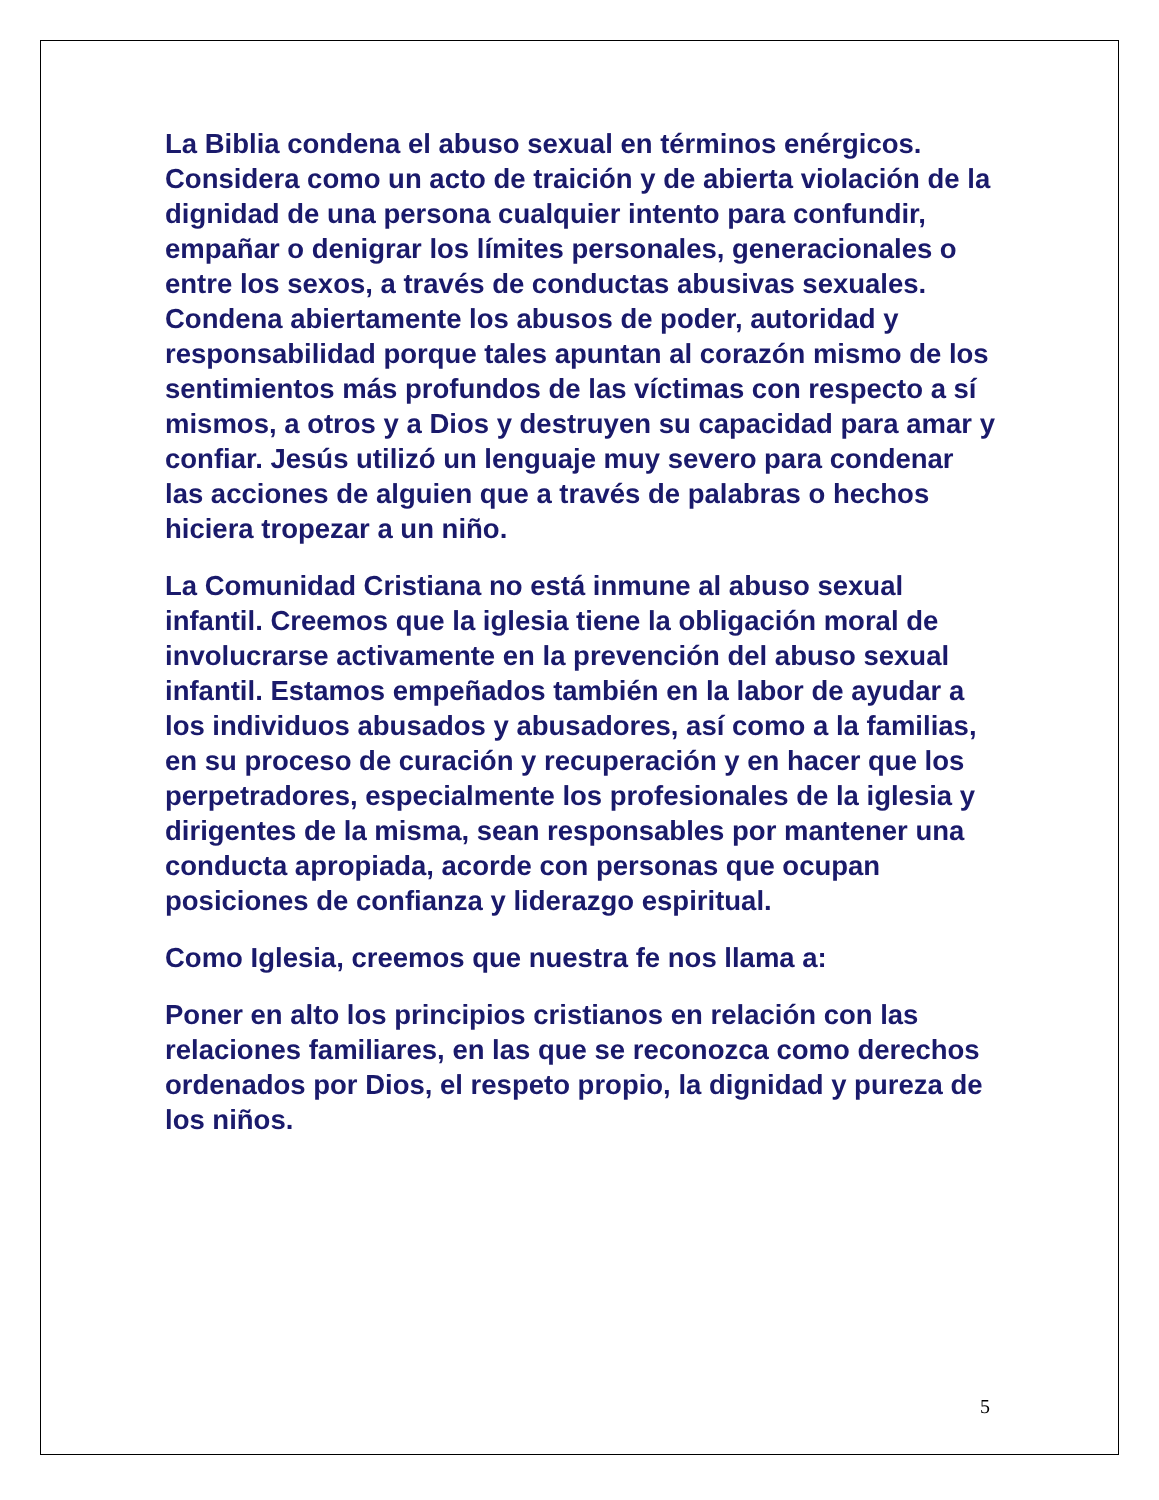La Biblia condena el abuso sexual en términos enérgicos. Considera como un acto de traición y de abierta violación de la dignidad de una persona cualquier intento para confundir, empañar o denigrar los límites personales, generacionales o entre los sexos, a través de conductas abusivas sexuales. Condena abiertamente los abusos de poder, autoridad y responsabilidad porque tales apuntan al corazón mismo de los sentimientos más profundos de las víctimas con respecto a sí mismos, a otros y a Dios y destruyen su capacidad para amar y confiar. Jesús utilizó un lenguaje muy severo para condenar las acciones de alguien que a través de palabras o hechos hiciera tropezar a un niño.
La Comunidad Cristiana no está inmune al abuso sexual infantil. Creemos que la iglesia tiene la obligación moral de involucrarse activamente en la prevención del abuso sexual infantil. Estamos empeñados también en la labor de ayudar a los individuos abusados y abusadores, así como a la familias, en su proceso de curación y recuperación y en hacer que los perpetradores, especialmente los profesionales de la iglesia y dirigentes de la misma, sean responsables por mantener una conducta apropiada, acorde con personas que ocupan posiciones de confianza y liderazgo espiritual.
Como Iglesia, creemos que nuestra fe nos llama a:
Poner en alto los principios cristianos en relación con las relaciones familiares, en las que se reconozca como derechos ordenados por Dios, el respeto propio, la dignidad y pureza de los niños.
5